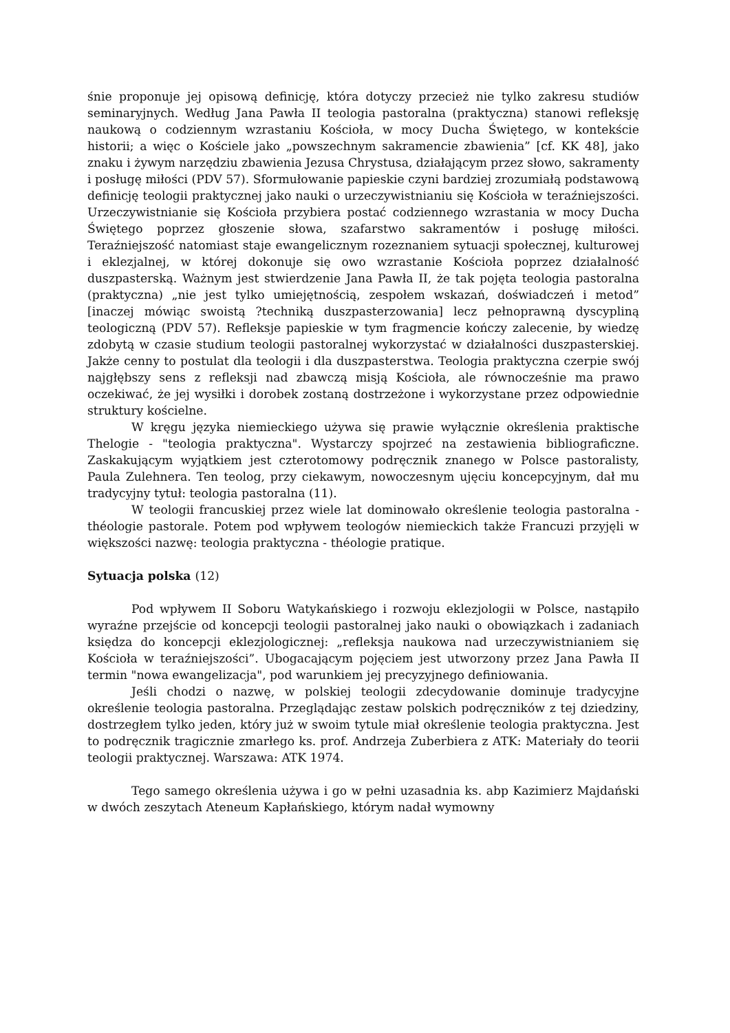śnie proponuje jej opisową definicję, która dotyczy przecież nie tylko zakresu studiów seminaryjnych. Według Jana Pawła II teologia pastoralna (praktyczna) stanowi refleksję naukową o codziennym wzrastaniu Kościoła, w mocy Ducha Świętego, w kontekście historii; a więc o Kościele jako „powszechnym sakramencie zbawienia” [cf. KK 48], jako znaku i żywym narzędziu zbawienia Jezusa Chrystusa, działającym przez słowo, sakramenty i posługę miłości (PDV 57). Sformułowanie papieskie czyni bardziej zrozumiałą podstawową definicję teologii praktycznej jako nauki o urzeczywistnianiu się Kościoła w teraźniejszości. Urzeczywistnianie się Kościoła przybiera postać codziennego wzrastania w mocy Ducha Świętego poprzez głoszenie słowa, szafarstwo sakramentów i posługę miłości. Teraźniejszość natomiast staje ewangelicznym rozeznaniem sytuacji społecznej, kulturowej i eklezjalnej, w której dokonuje się owo wzrastanie Kościoła poprzez działalność duszpasterską. Ważnym jest stwierdzenie Jana Pawła II, że tak pojęta teologia pastoralna (praktyczna) „nie jest tylko umiejętnością, zespołem wskazań, doświadczeń i metod” [inaczej mówiąc swoistą ?techniką duszpasterzowania] lecz pełnoprawną dyscypliną teologiczną (PDV 57). Refleksje papieskie w tym fragmencie kończy zalecenie, by wiedzę zdobytą w czasie studium teologii pastoralnej wykorzystać w działalności duszpasterskiej. Jakże cenny to postulat dla teologii i dla duszpasterstwa. Teologia praktyczna czerpie swój najgłębszy sens z refleksji nad zbawczą misją Kościoła, ale równocześnie ma prawo oczekiwać, że jej wysiłki i dorobek zostaną dostrzeżone i wykorzystane przez odpowiednie struktury kościelne.
W kręgu języka niemieckiego używa się prawie wyłącznie określenia praktische Thelogie - "teologia praktyczna". Wystarczy spojrzeć na zestawienia bibliograficzne. Zaskakującym wyjątkiem jest czterotomowy podręcznik znanego w Polsce pastoralisty, Paula Zulehnera. Ten teolog, przy ciekawym, nowoczesnym ujęciu koncepcyjnym, dał mu tradycyjny tytuł: teologia pastoralna (11).
W teologii francuskiej przez wiele lat dominowało określenie teologia pastoralna - théologie pastorale. Potem pod wpływem teologów niemieckich także Francuzi przyjęli w większości nazwę: teologia praktyczna - théologie pratique.
Sytuacja polska (12)
Pod wpływem II Soboru Watykańskiego i rozwoju eklezjologii w Polsce, nastąpiło wyraźne przejście od koncepcji teologii pastoralnej jako nauki o obowiązkach i zadaniach księdza do koncepcji eklezjologicznej: „refleksja naukowa nad urzeczywistnianiem się Kościoła w teraźniejszości”. Ubogacającym pojęciem jest utworzony przez Jana Pawła II termin "nowa ewangelizacja", pod warunkiem jej precyzyjnego definiowania.
Jeśli chodzi o nazwę, w polskiej teologii zdecydowanie dominuje tradycyjne określenie teologia pastoralna. Przeglądając zestaw polskich podręczników z tej dziedziny, dostrzegłem tylko jeden, który już w swoim tytule miał określenie teologia praktyczna. Jest to podręcznik tragicznie zmarłego ks. prof. Andrzeja Zuberbiera z ATK: Materiały do teorii teologii praktycznej. Warszawa: ATK 1974.
Tego samego określenia używa i go w pełni uzasadnia ks. abp Kazimierz Majdański w dwóch zeszytach Ateneum Kapłańskiego, którym nadał wymowny